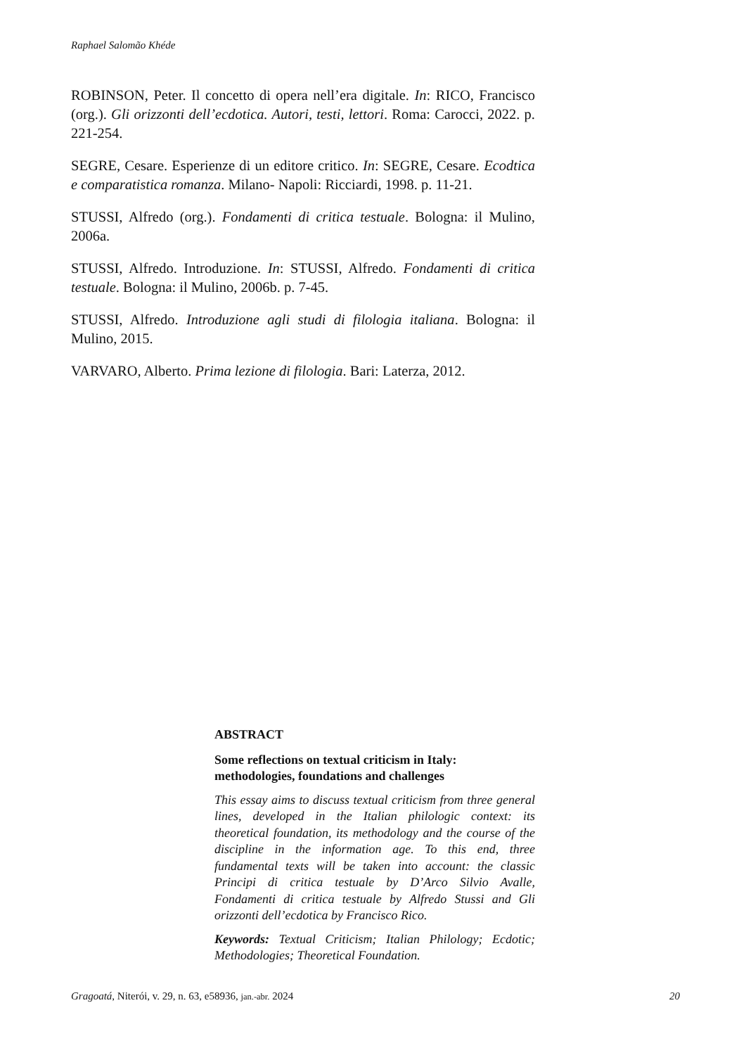Raphael Salomão Khéde
ROBINSON, Peter. Il concetto di opera nell’era digitale. In: RICO, Francisco (org.). Gli orizzonti dell’ecdotica. Autori, testi, lettori. Roma: Carocci, 2022. p. 221-254.
SEGRE, Cesare. Esperienze di un editore critico. In: SEGRE, Cesare. Ecodtica e comparatistica romanza. Milano- Napoli: Ricciardi, 1998. p. 11-21.
STUSSI, Alfredo (org.). Fondamenti di critica testuale. Bologna: il Mulino, 2006a.
STUSSI, Alfredo. Introduzione. In: STUSSI, Alfredo. Fondamenti di critica testuale. Bologna: il Mulino, 2006b. p. 7-45.
STUSSI, Alfredo. Introduzione agli studi di filologia italiana. Bologna: il Mulino, 2015.
VARVARO, Alberto. Prima lezione di filologia. Bari: Laterza, 2012.
ABSTRACT
Some reflections on textual criticism in Italy: methodologies, foundations and challenges
This essay aims to discuss textual criticism from three general lines, developed in the Italian philologic context: its theoretical foundation, its methodology and the course of the discipline in the information age. To this end, three fundamental texts will be taken into account: the classic Principi di critica testuale by D’Arco Silvio Avalle, Fondamenti di critica testuale by Alfredo Stussi and Gli orizzonti dell’ecdotica by Francisco Rico.
Keywords: Textual Criticism; Italian Philology; Ecdotic; Methodologies; Theoretical Foundation.
Gragoatá, Niterói, v. 29, n. 63, e58936, jan.-abr. 2024 20